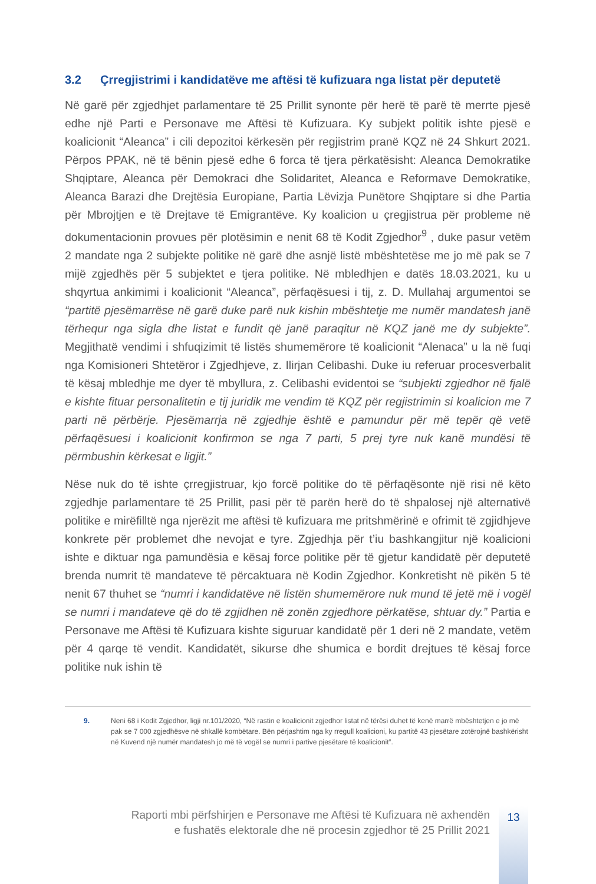3.2 Çrregjistrimi i kandidatëve me aftësi të kufizuara nga listat për deputetë
Në garë për zgjedhjet parlamentare të 25 Prillit synonte për herë të parë të merrte pjesë edhe një Parti e Personave me Aftësi të Kufizuara. Ky subjekt politik ishte pjesë e koalicionit “Aleanca” i cili depozitoi kërkesën për regjistrim pranë KQZ në 24 Shkurt 2021. Përpos PPAK, në të bënin pjesë edhe 6 forca të tjera përkatësisht: Aleanca Demokratike Shqiptare, Aleanca për Demokraci dhe Solidaritet, Aleanca e Reformave Demokratike, Aleanca Barazi dhe Drejtësia Europiane, Partia Lëvizja Punëtore Shqiptare si dhe Partia për Mbrojtjen e të Drejtave të Emigrantëve. Ky koalicion u çregjistrua për probleme në dokumentacionin provues për plotësimin e nenit 68 të Kodit Zgjedhor<sup>9</sup> , duke pasur vetëm 2 mandate nga 2 subjekte politike në garë dhe asnjë listë mbështetëse me jo më pak se 7 mijë zgjedhës për 5 subjektet e tjera politike. Në mbledhjen e datës 18.03.2021, ku u shqyrtua ankimimi i koalicionit “Aleanca”, përfaqësuesi i tij, z. D. Mullahaj argumentoi se “partitë pjesëmarrëse në garë duke parë nuk kishin mbështetje me numër mandatesh janë tërhequr nga sigla dhe listat e fundit që janë paraqitur në KQZ janë me dy subjekte”. Megjithatë vendimi i shfuqizimit të listës shumemërore të koalicionit “Alenaca” u la në fuqi nga Komisioneri Shtetëror i Zgjedhjeve, z. Ilirjan Celibashi. Duke iu referuar procesverbalit të kësaj mbledhje me dyer të mbyllura, z. Celibashi evidentoi se “subjekti zgjedhor në fjalë e kishte fituar personalitetin e tij juridik me vendim të KQZ për regjistrimin si koalicion me 7 parti në përbërje. Pjesëmarrja në zgjedhje është e pamundur për më tepër që vetë përfaqësuesi i koalicionit konfirmon se nga 7 parti, 5 prej tyre nuk kanë mundësi të përmbushin kërkesat e ligjit.”
Nëse nuk do të ishte çrregjistruar, kjo forcë politike do të përfaqësonte një risi në këto zgjedhje parlamentare të 25 Prillit, pasi për të parën herë do të shpalosej një alternativë politike e mirëfilltë nga njerëzit me aftësi të kufizuara me pritshmërinë e ofrimit të zgjidhjeve konkrete për problemet dhe nevojat e tyre. Zgjedhja për t’iu bashkangjitur një koalicioni ishte e diktuar nga pamundësia e kësaj force politike për të gjetur kandidatë për deputetë brenda numrit të mandateve të përcaktuara në Kodin Zgjedhor. Konkretisht në pikën 5 të nenit 67 thuhet se “numri i kandidatëve në listën shumemërore nuk mund të jetë më i vogël se numri i mandateve që do të zgjidhen në zonën zgjedhore përkatëse, shtuar dy.” Partia e Personave me Aftësi të Kufizuara kishte siguruar kandidatë për 1 deri në 2 mandate, vetëm për 4 qarqe të vendit. Kandidatët, sikurse dhe shumica e bordit drejtues të kësaj force politike nuk ishin të
9. Neni 68 i Kodit Zgjedhor, ligji nr.101/2020, “Në rastin e koalicionit zgjedhor listat në tërësi duhet të kenë marrë mbështetjen e jo më pak se 7 000 zgjedhësve në shkallë kombëtare. Bën përjashtim nga ky rregull koalicioni, ku partitë 43 pjesëtare zotërojnë bashkërisht në Kuvend një numër mandatesh jo më të vogël se numri i partive pjesëtare të koalicionit”.
Raporti mbi përfshirjen e Personave me Aftësi të Kufizuara në axhendën
e fushatës elektorale dhe në procesin zgjedhor të 25 Prillit 2021
13